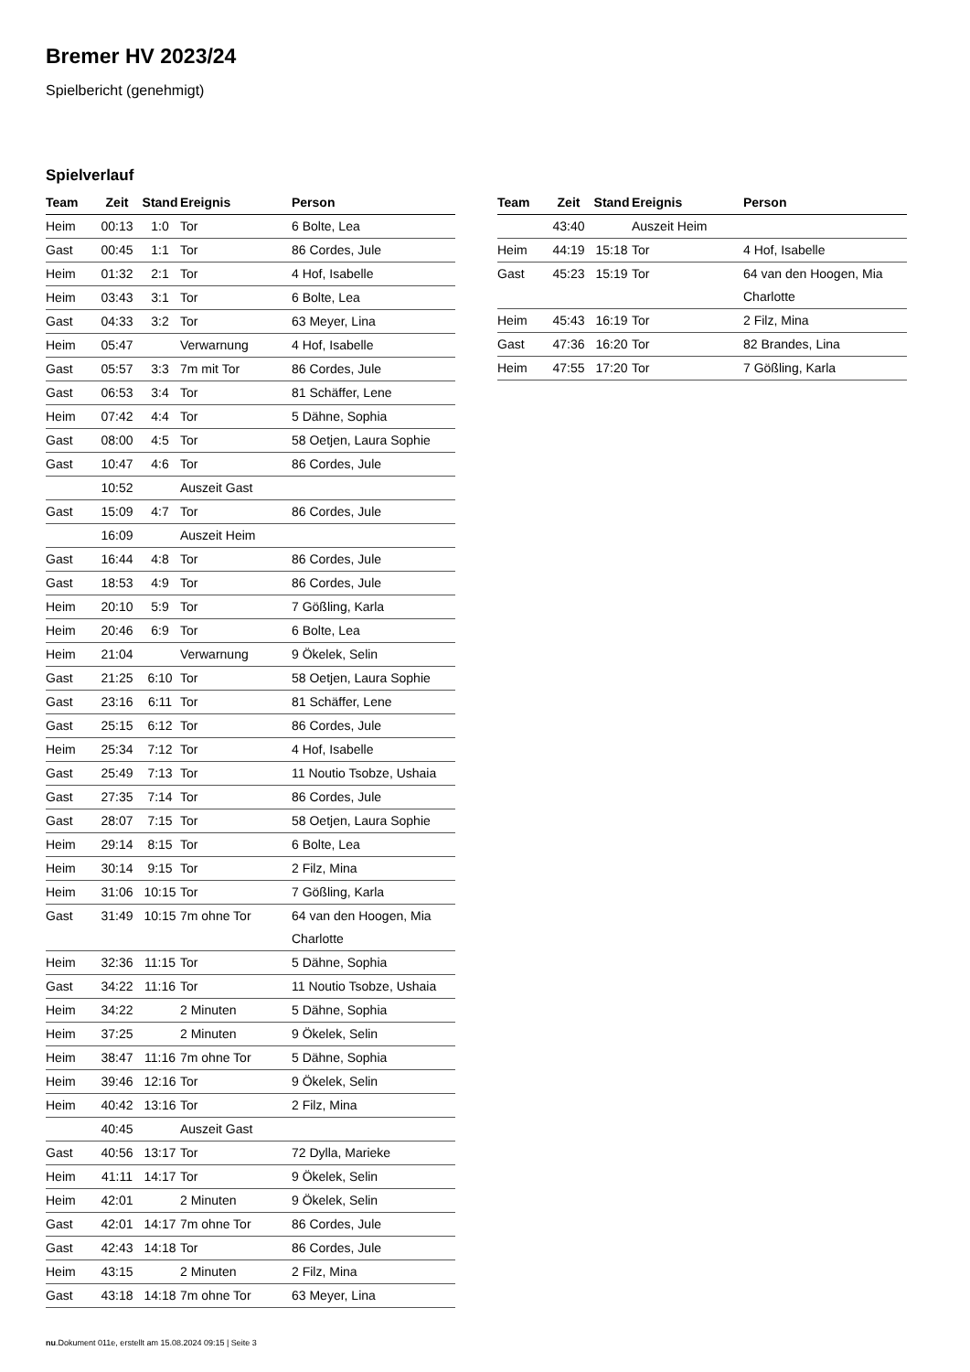Bremer HV 2023/24
Spielbericht (genehmigt)
Spielverlauf
| Team | Zeit | Stand | Ereignis | Person |
| --- | --- | --- | --- | --- |
| Heim | 00:13 | 1:0 | Tor | 6 Bolte, Lea |
| Gast | 00:45 | 1:1 | Tor | 86 Cordes, Jule |
| Heim | 01:32 | 2:1 | Tor | 4 Hof, Isabelle |
| Heim | 03:43 | 3:1 | Tor | 6 Bolte, Lea |
| Gast | 04:33 | 3:2 | Tor | 63 Meyer, Lina |
| Heim | 05:47 | | Verwarnung | 4 Hof, Isabelle |
| Gast | 05:57 | 3:3 | 7m mit Tor | 86 Cordes, Jule |
| Gast | 06:53 | 3:4 | Tor | 81 Schäffer, Lene |
| Heim | 07:42 | 4:4 | Tor | 5 Dähne, Sophia |
| Gast | 08:00 | 4:5 | Tor | 58 Oetjen, Laura Sophie |
| Gast | 10:47 | 4:6 | Tor | 86 Cordes, Jule |
| | 10:52 | | Auszeit Gast | |
| Gast | 15:09 | 4:7 | Tor | 86 Cordes, Jule |
| | 16:09 | | Auszeit Heim | |
| Gast | 16:44 | 4:8 | Tor | 86 Cordes, Jule |
| Gast | 18:53 | 4:9 | Tor | 86 Cordes, Jule |
| Heim | 20:10 | 5:9 | Tor | 7 Gößling, Karla |
| Heim | 20:46 | 6:9 | Tor | 6 Bolte, Lea |
| Heim | 21:04 | | Verwarnung | 9 Ökelek, Selin |
| Gast | 21:25 | 6:10 | Tor | 58 Oetjen, Laura Sophie |
| Gast | 23:16 | 6:11 | Tor | 81 Schäffer, Lene |
| Gast | 25:15 | 6:12 | Tor | 86 Cordes, Jule |
| Heim | 25:34 | 7:12 | Tor | 4 Hof, Isabelle |
| Gast | 25:49 | 7:13 | Tor | 11 Noutio Tsobze, Ushaia |
| Gast | 27:35 | 7:14 | Tor | 86 Cordes, Jule |
| Gast | 28:07 | 7:15 | Tor | 58 Oetjen, Laura Sophie |
| Heim | 29:14 | 8:15 | Tor | 6 Bolte, Lea |
| Heim | 30:14 | 9:15 | Tor | 2 Filz, Mina |
| Heim | 31:06 | 10:15 | Tor | 7 Gößling, Karla |
| Gast | 31:49 | 10:15 | 7m ohne Tor | 64 van den Hoogen, Mia Charlotte |
| Heim | 32:36 | 11:15 | Tor | 5 Dähne, Sophia |
| Gast | 34:22 | 11:16 | Tor | 11 Noutio Tsobze, Ushaia |
| Heim | 34:22 | | 2 Minuten | 5 Dähne, Sophia |
| Heim | 37:25 | | 2 Minuten | 9 Ökelek, Selin |
| Heim | 38:47 | 11:16 | 7m ohne Tor | 5 Dähne, Sophia |
| Heim | 39:46 | 12:16 | Tor | 9 Ökelek, Selin |
| Heim | 40:42 | 13:16 | Tor | 2 Filz, Mina |
| | 40:45 | | Auszeit Gast | |
| Gast | 40:56 | 13:17 | Tor | 72 Dylla, Marieke |
| Heim | 41:11 | 14:17 | Tor | 9 Ökelek, Selin |
| Heim | 42:01 | | 2 Minuten | 9 Ökelek, Selin |
| Gast | 42:01 | 14:17 | 7m ohne Tor | 86 Cordes, Jule |
| Gast | 42:43 | 14:18 | Tor | 86 Cordes, Jule |
| Heim | 43:15 | | 2 Minuten | 2 Filz, Mina |
| Gast | 43:18 | 14:18 | 7m ohne Tor | 63 Meyer, Lina |
| Team | Zeit | Stand | Ereignis | Person |
| --- | --- | --- | --- | --- |
| | 43:40 | | Auszeit Heim | |
| Heim | 44:19 | 15:18 | Tor | 4 Hof, Isabelle |
| Gast | 45:23 | 15:19 | Tor | 64 van den Hoogen, Mia Charlotte |
| Heim | 45:43 | 16:19 | Tor | 2 Filz, Mina |
| Gast | 47:36 | 16:20 | Tor | 82 Brandes, Lina |
| Heim | 47:55 | 17:20 | Tor | 7 Gößling, Karla |
nu.Dokument 011e, erstellt am 15.08.2024 09:15 | Seite 3